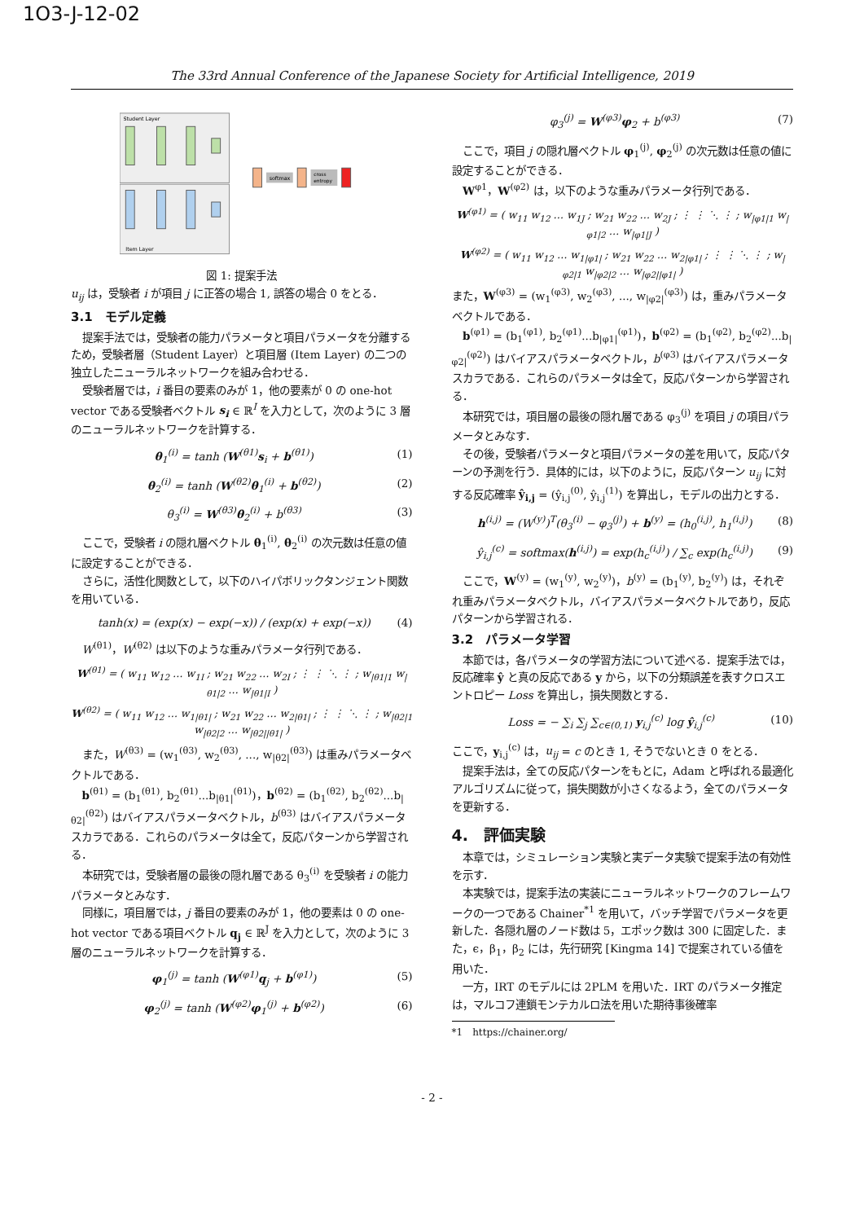1O3-J-12-02
The 33rd Annual Conference of the Japanese Society for Artificial Intelligence, 2019
Student Layer
Item Layer
softmax
cross
entropy
図 1: 提案手法
u<sub>ij</sub> は，受験者 i が項目 j に正答の場合 1, 誤答の場合 0 をとる．
3.1　モデル定義
提案手法では，受験者の能力パラメータと項目パラメータを分離するため，受験者層（Student Layer）と項目層 (Item Layer) の二つの独立したニューラルネットワークを組み合わせる．
受験者層では，i 番目の要素のみが 1，他の要素が 0 の one-hot vector である受験者ベクトル s<sub>i</sub> ∈ ℝ<sup>I</sup> を入力として，次のように 3 層のニューラルネットワークを計算する．
θ<sub>1</sub><sup>(i)</sup> = tanh (W<sup>(θ1)</sup>s<sub>i</sub> + b<sup>(θ1)</sup>) (1)
θ<sub>2</sub><sup>(i)</sup> = tanh (W<sup>(θ2)</sup>θ<sub>1</sub><sup>(i)</sup> + b<sup>(θ2)</sup>) (2)
θ<sub>3</sub><sup>(i)</sup> = W<sup>(θ3)</sup>θ<sub>2</sub><sup>(i)</sup> + b<sup>(θ3)</sup> (3)
ここで，受験者 i の隠れ層ベクトル θ<sub>1</sub><sup>(i)</sup>, θ<sub>2</sub><sup>(i)</sup> の次元数は任意の値に設定することができる．
さらに，活性化関数として，以下のハイパボリックタンジェント関数を用いている．
tanh(x) = (exp(x) − exp(−x)) / (exp(x) + exp(−x)) (4)
W<sup>(θ1)</sup>，W<sup>(θ2)</sup> は以下のような重みパラメータ行列である．
W<sup>(θ1)</sup> = ( w<sub>11</sub> w<sub>12</sub> … w<sub>1I</sub> ; w<sub>21</sub> w<sub>22</sub> … w<sub>2I</sub> ; ⋮ ⋮ ⋱ ⋮ ; w<sub>|θ1|1</sub> w<sub>|θ1|2</sub> … w<sub>|θ1|I</sub> )
W<sup>(θ2)</sup> = ( w<sub>11</sub> w<sub>12</sub> … w<sub>1|θ1|</sub> ; w<sub>21</sub> w<sub>22</sub> … w<sub>2|θ1|</sub> ; ⋮ ⋮ ⋱ ⋮ ; w<sub>|θ2|1</sub> w<sub>|θ2|2</sub> … w<sub>|θ2||θ1|</sub> )
また，W<sup>(θ3)</sup> = (w<sub>1</sub><sup>(θ3)</sup>, w<sub>2</sub><sup>(θ3)</sup>, ..., w<sub>|θ2|</sub><sup>(θ3)</sup>) は重みパラメータベクトルである．
b<sup>(θ1)</sup> = (b<sub>1</sub><sup>(θ1)</sup>, b<sub>2</sub><sup>(θ1)</sup>...b<sub>|θ1|</sub><sup>(θ1)</sup>)，b<sup>(θ2)</sup> = (b<sub>1</sub><sup>(θ2)</sup>, b<sub>2</sub><sup>(θ2)</sup>...b<sub>|θ2|</sub><sup>(θ2)</sup>) はバイアスパラメータベクトル，b<sup>(θ3)</sup> はバイアスパラメータスカラである．これらのパラメータは全て，反応パターンから学習される．
本研究では，受験者層の最後の隠れ層である θ<sub>3</sub><sup>(i)</sup> を受験者 i の能力パラメータとみなす．
同様に，項目層では，j 番目の要素のみが 1，他の要素は 0 の one-hot vector である項目ベクトル q<sub>j</sub> ∈ ℝ<sup>J</sup> を入力として，次のように 3 層のニューラルネットワークを計算する．
φ<sub>1</sub><sup>(j)</sup> = tanh (W<sup>(φ1)</sup>q<sub>j</sub> + b<sup>(φ1)</sup>) (5)
φ<sub>2</sub><sup>(j)</sup> = tanh (W<sup>(φ2)</sup>φ<sub>1</sub><sup>(j)</sup> + b<sup>(φ2)</sup>) (6)
φ<sub>3</sub><sup>(j)</sup> = W<sup>(φ3)</sup>φ<sub>2</sub> + b<sup>(φ3)</sup> (7)
ここで，項目 j の隠れ層ベクトル φ<sub>1</sub><sup>(j)</sup>, φ<sub>2</sub><sup>(j)</sup> の次元数は任意の値に設定することができる．
W<sup>φ1</sup>，W<sup>(φ2)</sup> は，以下のような重みパラメータ行列である．
W<sup>(φ1)</sup> = ( w<sub>11</sub> w<sub>12</sub> … w<sub>1J</sub> ; w<sub>21</sub> w<sub>22</sub> … w<sub>2J</sub> ; ⋮ ⋮ ⋱ ⋮ ; w<sub>|φ1|1</sub> w<sub>|φ1|2</sub> … w<sub>|φ1|J</sub> )
W<sup>(φ2)</sup> = ( w<sub>11</sub> w<sub>12</sub> … w<sub>1|φ1|</sub> ; w<sub>21</sub> w<sub>22</sub> … w<sub>2|φ1|</sub> ; ⋮ ⋮ ⋱ ⋮ ; w<sub>|φ2|1</sub> w<sub>|φ2|2</sub> … w<sub>|φ2||φ1|</sub> )
また，W<sup>(φ3)</sup> = (w<sub>1</sub><sup>(φ3)</sup>, w<sub>2</sub><sup>(φ3)</sup>, ..., w<sub>|φ2|</sub><sup>(φ3)</sup>) は，重みパラメータベクトルである．
b<sup>(φ1)</sup> = (b<sub>1</sub><sup>(φ1)</sup>, b<sub>2</sub><sup>(φ1)</sup>...b<sub>|φ1|</sub><sup>(φ1)</sup>)，b<sup>(φ2)</sup> = (b<sub>1</sub><sup>(φ2)</sup>, b<sub>2</sub><sup>(φ2)</sup>...b<sub>|φ2|</sub><sup>(φ2)</sup>) はバイアスパラメータベクトル，b<sup>(φ3)</sup> はバイアスパラメータスカラである．これらのパラメータは全て，反応パターンから学習される．
本研究では，項目層の最後の隠れ層である φ<sub>3</sub><sup>(j)</sup> を項目 j の項目パラメータとみなす．
その後，受験者パラメータと項目パラメータの差を用いて，反応パターンの予測を行う．具体的には，以下のように，反応パターン u<sub>ij</sub> に対する反応確率 ŷ<sub>i,j</sub> = (ŷ<sub>i,j</sub><sup>(0)</sup>, ŷ<sub>i,j</sub><sup>(1)</sup>) を算出し，モデルの出力とする．
h<sup>(i,j)</sup> = (W<sup>(y)</sup>)<sup>T</sup>(θ<sub>3</sub><sup>(i)</sup> − φ<sub>3</sub><sup>(j)</sup>) + b<sup>(y)</sup> = (h<sub>0</sub><sup>(i,j)</sup>, h<sub>1</sub><sup>(i,j)</sup>) (8)
ŷ<sub>i,j</sub><sup>(c)</sup> = softmax(h<sup>(i,j)</sup>) = exp(h<sub>c</sub><sup>(i,j)</sup>) / ∑<sub>c</sub> exp(h<sub>c</sub><sup>(i,j)</sup>) (9)
ここで，W<sup>(y)</sup> = (w<sub>1</sub><sup>(y)</sup>, w<sub>2</sub><sup>(y)</sup>)，b<sup>(y)</sup> = (b<sub>1</sub><sup>(y)</sup>, b<sub>2</sub><sup>(y)</sup>) は，それぞれ重みパラメータベクトル，バイアスパラメータベクトルであり，反応パターンから学習される．
3.2　パラメータ学習
本節では，各パラメータの学習方法について述べる．提案手法では，反応確率 ŷ と真の反応である y から，以下の分類誤差を表すクロスエントロピー Loss を算出し，損失関数とする．
Loss = − ∑<sub>i</sub> ∑<sub>j</sub> ∑<sub>c∈(0,1)</sub> y<sub>i,j</sub><sup>(c)</sup> log ŷ<sub>i,j</sub><sup>(c)</sup> (10)
ここで，y<sub>i,j</sub><sup>(c)</sup> は，u<sub>ij</sub> = c のとき 1, そうでないとき 0 をとる．
提案手法は，全ての反応パターンをもとに，Adam と呼ばれる最適化アルゴリズムに従って，損失関数が小さくなるよう，全てのパラメータを更新する．
4.　評価実験
本章では，シミュレーション実験と実データ実験で提案手法の有効性を示す．
本実験では，提案手法の実装にニューラルネットワークのフレームワークの一つである Chainer<sup>*1</sup> を用いて，バッチ学習でパラメータを更新した．各隠れ層のノード数は 5，エポック数は 300 に固定した．また，ϵ，β<sub>1</sub>，β<sub>2</sub> には，先行研究 [Kingma 14] で提案されている値を用いた．
一方，IRT のモデルには 2PLM を用いた．IRT のパラメータ推定は，マルコフ連鎖モンテカルロ法を用いた期待事後確率
*1　https://chainer.org/
- 2 -